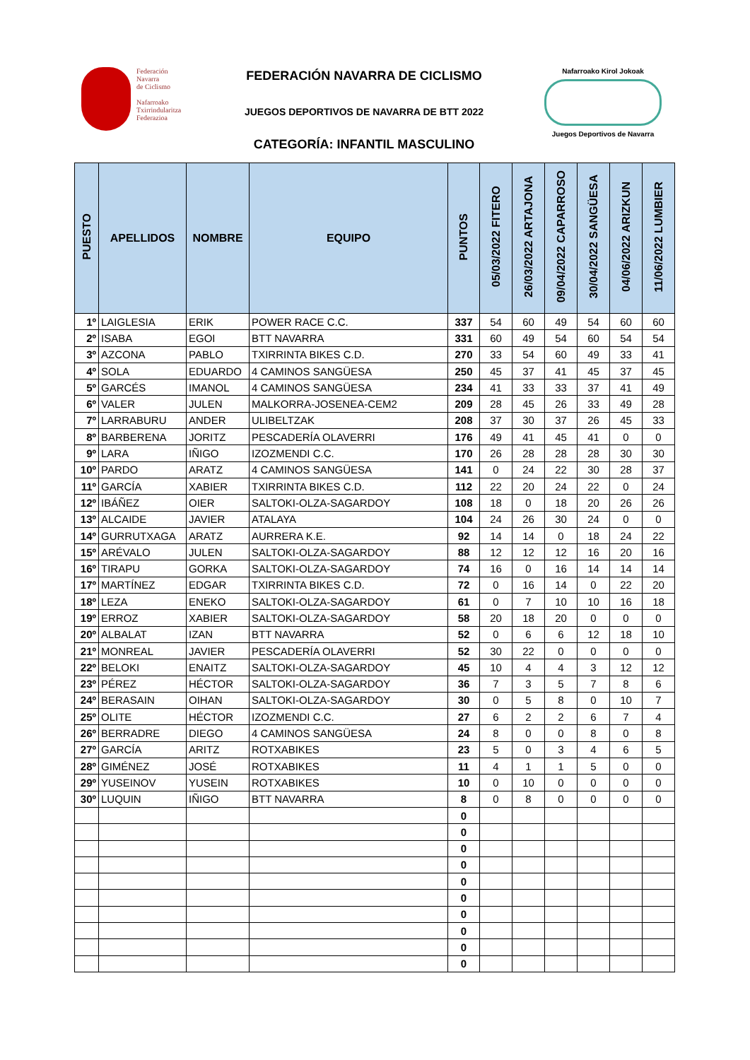Federación
Navarra
de Ciclismo
Nafarroako
Txirrindularitza
Federazioa
FEDERACIÓN NAVARRA DE CICLISMO
JUEGOS DEPORTIVOS DE NAVARRA DE BTT 2022
CATEGORÍA: INFANTIL MASCULINO
Nafarroako Kirol Jokoak
Juegos Deportivos de Navarra
| PUESTO | APELLIDOS | NOMBRE | EQUIPO | PUNTOS | 05/03/2022 FITERO | 26/03/2022 ARTAJONA | 09/04/2022 CAPARROSO | 30/04/2022 SANGÜESA | 04/06/2022 ARIZKUN | 11/06/2022 LUMBIER |
| --- | --- | --- | --- | --- | --- | --- | --- | --- | --- | --- |
| 1º | LAIGLESIA | ERIK | POWER RACE C.C. | 337 | 54 | 60 | 49 | 54 | 60 | 60 |
| 2º | ISABA | EGOI | BTT NAVARRA | 331 | 60 | 49 | 54 | 60 | 54 | 54 |
| 3º | AZCONA | PABLO | TXIRRINTA BIKES C.D. | 270 | 33 | 54 | 60 | 49 | 33 | 41 |
| 4º | SOLA | EDUARDO | 4 CAMINOS SANGÜESA | 250 | 45 | 37 | 41 | 45 | 37 | 45 |
| 5º | GARCÉS | IMANOL | 4 CAMINOS SANGÜESA | 234 | 41 | 33 | 33 | 37 | 41 | 49 |
| 6º | VALER | JULEN | MALKORRA-JOSENEA-CEM2 | 209 | 28 | 45 | 26 | 33 | 49 | 28 |
| 7º | LARRABURU | ANDER | ULIBELTZAK | 208 | 37 | 30 | 37 | 26 | 45 | 33 |
| 8º | BARBERENA | JORITZ | PESCADERÍA OLAVERRI | 176 | 49 | 41 | 45 | 41 | 0 | 0 |
| 9º | LARA | IÑIGO | IZOZMENDI C.C. | 170 | 26 | 28 | 28 | 28 | 30 | 30 |
| 10º | PARDO | ARATZ | 4 CAMINOS SANGÜESA | 141 | 0 | 24 | 22 | 30 | 28 | 37 |
| 11º | GARCÍA | XABIER | TXIRRINTA BIKES C.D. | 112 | 22 | 20 | 24 | 22 | 0 | 24 |
| 12º | IBÁÑEZ | OIER | SALTOKI-OLZA-SAGARDOY | 108 | 18 | 0 | 18 | 20 | 26 | 26 |
| 13º | ALCAIDE | JAVIER | ATALAYA | 104 | 24 | 26 | 30 | 24 | 0 | 0 |
| 14º | GURRUTXAGA | ARATZ | AURRERA K.E. | 92 | 14 | 14 | 0 | 18 | 24 | 22 |
| 15º | ARÉVALO | JULEN | SALTOKI-OLZA-SAGARDOY | 88 | 12 | 12 | 12 | 16 | 20 | 16 |
| 16º | TIRAPU | GORKA | SALTOKI-OLZA-SAGARDOY | 74 | 16 | 0 | 16 | 14 | 14 | 14 |
| 17º | MARTÍNEZ | EDGAR | TXIRRINTA BIKES C.D. | 72 | 0 | 16 | 14 | 0 | 22 | 20 |
| 18º | LEZA | ENEKO | SALTOKI-OLZA-SAGARDOY | 61 | 0 | 7 | 10 | 10 | 16 | 18 |
| 19º | ERROZ | XABIER | SALTOKI-OLZA-SAGARDOY | 58 | 20 | 18 | 20 | 0 | 0 | 0 |
| 20º | ALBALAT | IZAN | BTT NAVARRA | 52 | 0 | 6 | 6 | 12 | 18 | 10 |
| 21º | MONREAL | JAVIER | PESCADERÍA OLAVERRI | 52 | 30 | 22 | 0 | 0 | 0 | 0 |
| 22º | BELOKI | ENAITZ | SALTOKI-OLZA-SAGARDOY | 45 | 10 | 4 | 4 | 3 | 12 | 12 |
| 23º | PÉREZ | HÉCTOR | SALTOKI-OLZA-SAGARDOY | 36 | 7 | 3 | 5 | 7 | 8 | 6 |
| 24º | BERASAIN | OIHAN | SALTOKI-OLZA-SAGARDOY | 30 | 0 | 5 | 8 | 0 | 10 | 7 |
| 25º | OLITE | HÉCTOR | IZOZMENDI C.C. | 27 | 6 | 2 | 2 | 6 | 7 | 4 |
| 26º | BERRADRE | DIEGO | 4 CAMINOS SANGÜESA | 24 | 8 | 0 | 0 | 8 | 0 | 8 |
| 27º | GARCÍA | ARITZ | ROTXABIKES | 23 | 5 | 0 | 3 | 4 | 6 | 5 |
| 28º | GIMÉNEZ | JOSÉ | ROTXABIKES | 11 | 4 | 1 | 1 | 5 | 0 | 0 |
| 29º | YUSEINOV | YUSEIN | ROTXABIKES | 10 | 0 | 10 | 0 | 0 | 0 | 0 |
| 30º | LUQUIN | IÑIGO | BTT NAVARRA | 8 | 0 | 8 | 0 | 0 | 0 | 0 |
| | | | | 0 | | | | | | |
| | | | | 0 | | | | | | |
| | | | | 0 | | | | | | |
| | | | | 0 | | | | | | |
| | | | | 0 | | | | | | |
| | | | | 0 | | | | | | |
| | | | | 0 | | | | | | |
| | | | | 0 | | | | | | |
| | | | | 0 | | | | | | |
| | | | | 0 | | | | | | |